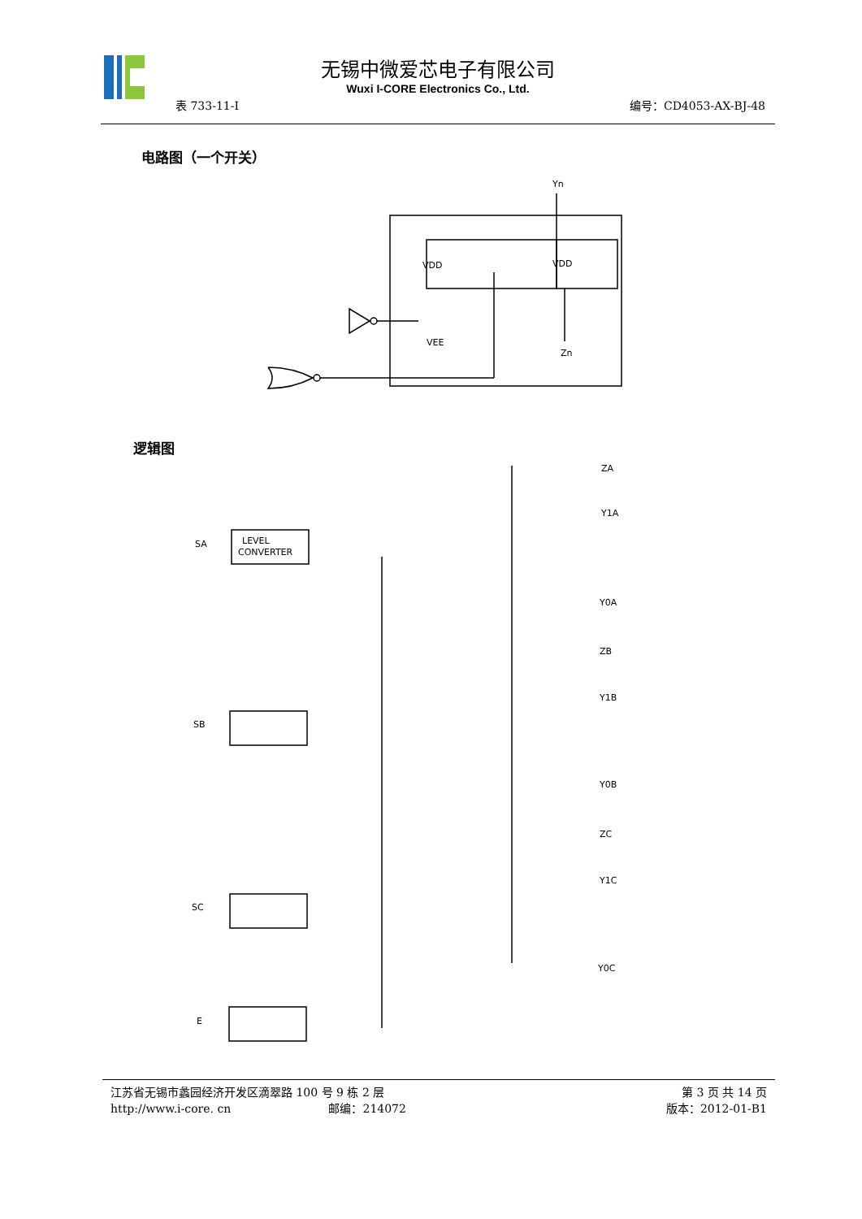无锡中微爱芯电子有限公司
Wuxi I-CORE Electronics Co., Ltd.
表 733-11-I 编号：CD4053-AX-BJ-48
电路图（一个开关）
Yn
VDD
VDD
VEE
Zn
逻辑图
SA
LEVEL
CONVERTER
SB
SC
E
ZA
Y1A
Y0A
ZB
Y1B
Y0B
ZC
Y1C
Y0C
江苏省无锡市蠡园经济开发区滴翠路 100 号 9 栋 2 层 第 3 页 共 14 页
http://www.i-core. cn 邮编：214072 版本：2012-01-B1